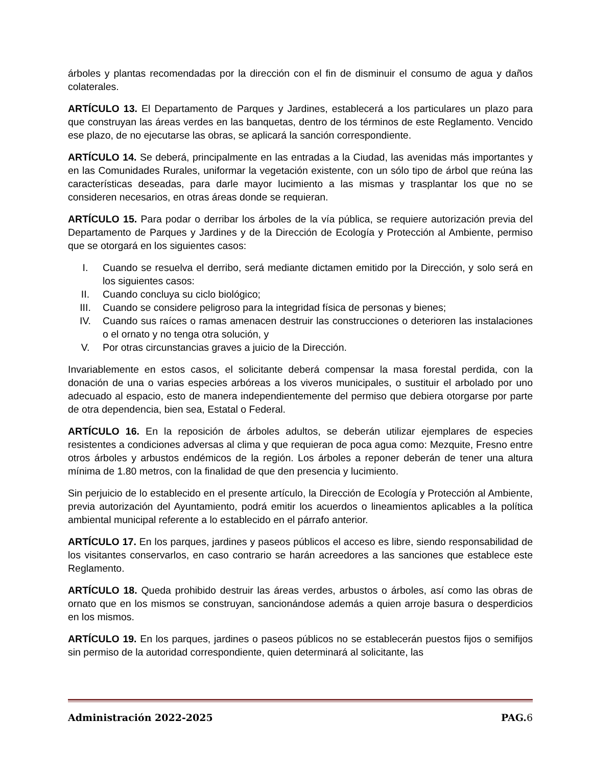árboles y plantas recomendadas por la dirección con el fin de disminuir el consumo de agua y daños colaterales.
ARTÍCULO 13. El Departamento de Parques y Jardines, establecerá a los particulares un plazo para que construyan las áreas verdes en las banquetas, dentro de los términos de este Reglamento. Vencido ese plazo, de no ejecutarse las obras, se aplicará la sanción correspondiente.
ARTÍCULO 14. Se deberá, principalmente en las entradas a la Ciudad, las avenidas más importantes y en las Comunidades Rurales, uniformar la vegetación existente, con un sólo tipo de árbol que reúna las características deseadas, para darle mayor lucimiento a las mismas y trasplantar los que no se consideren necesarios, en otras áreas donde se requieran.
ARTÍCULO 15. Para podar o derribar los árboles de la vía pública, se requiere autorización previa del Departamento de Parques y Jardines y de la Dirección de Ecología y Protección al Ambiente, permiso que se otorgará en los siguientes casos:
I. Cuando se resuelva el derribo, será mediante dictamen emitido por la Dirección, y solo será en los siguientes casos:
II. Cuando concluya su ciclo biológico;
III. Cuando se considere peligroso para la integridad física de personas y bienes;
IV. Cuando sus raíces o ramas amenacen destruir las construcciones o deterioren las instalaciones o el ornato y no tenga otra solución, y
V. Por otras circunstancias graves a juicio de la Dirección.
Invariablemente en estos casos, el solicitante deberá compensar la masa forestal perdida, con la donación de una o varias especies arbóreas a los viveros municipales, o sustituir el arbolado por uno adecuado al espacio, esto de manera independientemente del permiso que debiera otorgarse por parte de otra dependencia, bien sea, Estatal o Federal.
ARTÍCULO 16. En la reposición de árboles adultos, se deberán utilizar ejemplares de especies resistentes a condiciones adversas al clima y que requieran de poca agua como: Mezquite, Fresno entre otros árboles y arbustos endémicos de la región. Los árboles a reponer deberán de tener una altura mínima de 1.80 metros, con la finalidad de que den presencia y lucimiento.
Sin perjuicio de lo establecido en el presente artículo, la Dirección de Ecología y Protección al Ambiente, previa autorización del Ayuntamiento, podrá emitir los acuerdos o lineamientos aplicables a la política ambiental municipal referente a lo establecido en el párrafo anterior.
ARTÍCULO 17. En los parques, jardines y paseos públicos el acceso es libre, siendo responsabilidad de los visitantes conservarlos, en caso contrario se harán acreedores a las sanciones que establece este Reglamento.
ARTÍCULO 18. Queda prohibido destruir las áreas verdes, arbustos o árboles, así como las obras de ornato que en los mismos se construyan, sancionándose además a quien arroje basura o desperdicios en los mismos.
ARTÍCULO 19. En los parques, jardines o paseos públicos no se establecerán puestos fijos o semifijos sin permiso de la autoridad correspondiente, quien determinará al solicitante, las
Administración 2022-2025 PAG.6